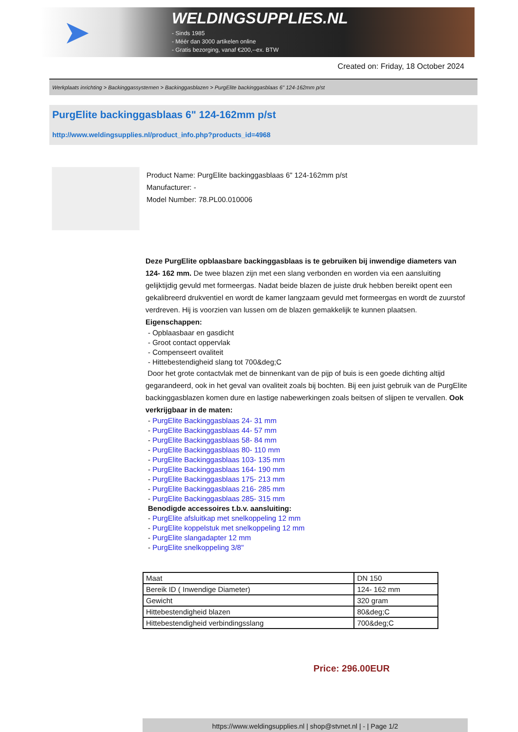➤
WELDINGSUPPLIES.NL
- Sinds 1985
- Méér dan 3000 artikelen online
- Gratis bezorging, vanaf €200,--ex. BTW
Created on: Friday, 18 October 2024
Werkplaats inrichting > Backinggassystemen > Backinggasblazen > PurgElite backinggasblaas 6" 124-162mm p/st
PurgElite backinggasblaas 6" 124-162mm p/st
http://www.weldingsupplies.nl/product_info.php?products_id=4968
Product Name: PurgElite backinggasblaas 6" 124-162mm p/st
Manufacturer: -
Model Number: 78.PL00.010006
Deze PurgElite opblaasbare backinggasblaas is te gebruiken bij inwendige diameters van 124- 162 mm. De twee blazen zijn met een slang verbonden en worden via een aansluiting gelijktijdig gevuld met formeergas. Nadat beide blazen de juiste druk hebben bereikt opent een gekalibreerd drukventiel en wordt de kamer langzaam gevuld met formeergas en wordt de zuurstof verdreven. Hij is voorzien van lussen om de blazen gemakkelijk te kunnen plaatsen. Eigenschappen:
- Opblaasbaar en gasdicht
- Groot contact oppervlak
- Compenseert ovaliteit
- Hittebestendigheid slang tot 700&deg;C
Door het grote contactvlak met de binnenkant van de pijp of buis is een goede dichting altijd gegarandeerd, ook in het geval van ovaliteit zoals bij bochten. Bij een juist gebruik van de PurgElite backinggasblazen komen dure en lastige nabewerkingen zoals beitsen of slijpen te vervallen. Ook verkrijgbaar in de maten:
- PurgElite Backinggasblaas 24- 31 mm
- PurgElite Backinggasblaas 44- 57 mm
- PurgElite Backinggasblaas 58- 84 mm
- PurgElite Backinggasblaas 80- 110 mm
- PurgElite Backinggasblaas 103- 135 mm
- PurgElite Backinggasblaas 164- 190 mm
- PurgElite Backinggasblaas 175- 213 mm
- PurgElite Backinggasblaas 216- 285 mm
- PurgElite Backinggasblaas 285- 315 mm
Benodigde accessoires t.b.v. aansluiting:
- PurgElite afsluitkap met snelkoppeling 12 mm
- PurgElite koppelstuk met snelkoppeling 12 mm
- PurgElite slangadapter 12 mm
- PurgElite snelkoppeling 3/8"
| Maat | DN 150 |
| Bereik ID ( Inwendige Diameter) | 124- 162 mm |
| Gewicht | 320 gram |
| Hittebestendigheid blazen | 80&deg;C |
| Hittebestendigheid verbindingsslang | 700&deg;C |
Price: 296.00EUR
https://www.weldingsupplies.nl | shop@stvnet.nl | - | Page 1/2